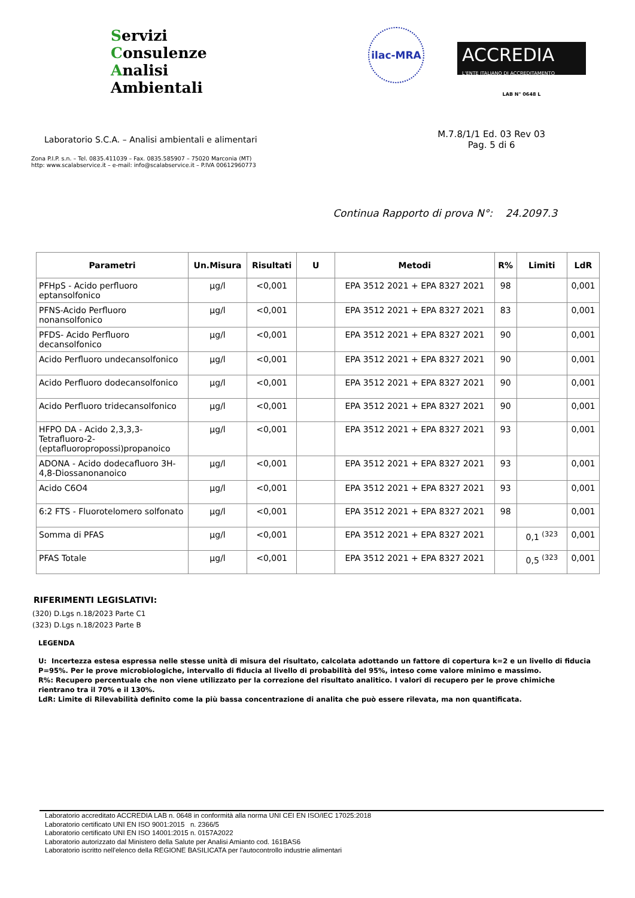Servizi
Consulenze
Analisi Ambientali
ilac-MRA
ACCREDIA
L'ENTE ITALIANO DI ACCREDITAMENTO
LAB N° 0648 L
Laboratorio S.C.A. – Analisi ambientali e alimentari
Zona P.I.P. s.n. – Tel. 0835.411039 – Fax. 0835.585907 – 75020 Marconia (MT)
http: www.scalabservice.it – e-mail: info@scalabservice.it – P.IVA 00612960773
M.7.8/1/1 Ed. 03 Rev 03
Pag. 5 di 6
Continua Rapporto di prova N°: 24.2097.3
| Parametri | Un.Misura | Risultati | U | Metodi | R% | Limiti | LdR |
| --- | --- | --- | --- | --- | --- | --- | --- |
| PFHpS - Acido perfluoro eptansolfonico | µg/l | <0,001 | | EPA 3512 2021 + EPA 8327 2021 | 98 | | 0,001 |
| PFNS-Acido Perfluoro nonansolfonico | µg/l | <0,001 | | EPA 3512 2021 + EPA 8327 2021 | 83 | | 0,001 |
| PFDS- Acido Perfluoro decansolfonico | µg/l | <0,001 | | EPA 3512 2021 + EPA 8327 2021 | 90 | | 0,001 |
| Acido Perfluoro undecansolfonico | µg/l | <0,001 | | EPA 3512 2021 + EPA 8327 2021 | 90 | | 0,001 |
| Acido Perfluoro dodecansolfonico | µg/l | <0,001 | | EPA 3512 2021 + EPA 8327 2021 | 90 | | 0,001 |
| Acido Perfluoro tridecansolfonico | µg/l | <0,001 | | EPA 3512 2021 + EPA 8327 2021 | 90 | | 0,001 |
| HFPO DA - Acido 2,3,3,3-Tetrafluoro-2-(eptafluoropropossi)propanoico | µg/l | <0,001 | | EPA 3512 2021 + EPA 8327 2021 | 93 | | 0,001 |
| ADONA - Acido dodecafluoro 3H-4,8-Diossanonanoico | µg/l | <0,001 | | EPA 3512 2021 + EPA 8327 2021 | 93 | | 0,001 |
| Acido C6O4 | µg/l | <0,001 | | EPA 3512 2021 + EPA 8327 2021 | 93 | | 0,001 |
| 6:2 FTS - Fluorotelomero solfonato | µg/l | <0,001 | | EPA 3512 2021 + EPA 8327 2021 | 98 | | 0,001 |
| Somma di PFAS | µg/l | <0,001 | | EPA 3512 2021 + EPA 8327 2021 | | 0,1 <sup>(323</sup> | 0,001 |
| PFAS Totale | µg/l | <0,001 | | EPA 3512 2021 + EPA 8327 2021 | | 0,5 <sup>(323</sup> | 0,001 |
RIFERIMENTI LEGISLATIVI:
(320) D.Lgs n.18/2023 Parte C1
(323) D.Lgs n.18/2023 Parte B
LEGENDA
U: Incertezza estesa espressa nelle stesse unità di misura del risultato, calcolata adottando un fattore di copertura k=2 e un livello di fiducia P=95%. Per le prove microbiologiche, intervallo di fiducia al livello di probabilità del 95%, inteso come valore minimo e massimo.
R%: Recupero percentuale che non viene utilizzato per la correzione del risultato analitico. I valori di recupero per le prove chimiche rientrano tra il 70% e il 130%.
LdR: Limite di Rilevabilità definito come la più bassa concentrazione di analita che può essere rilevata, ma non quantificata.
Laboratorio accreditato ACCREDIA LAB n. 0648 in conformità alla norma UNI CEI EN ISO/IEC 17025:2018
Laboratorio certificato UNI EN ISO 9001:2015 n. 2366/5
Laboratorio certificato UNI EN ISO 14001:2015 n. 0157A2022
Laboratorio autorizzato dal Ministero della Salute per Analisi Amianto cod. 161BAS6
Laboratorio iscritto nell'elenco della REGIONE BASILICATA per l'autocontrollo industrie alimentari